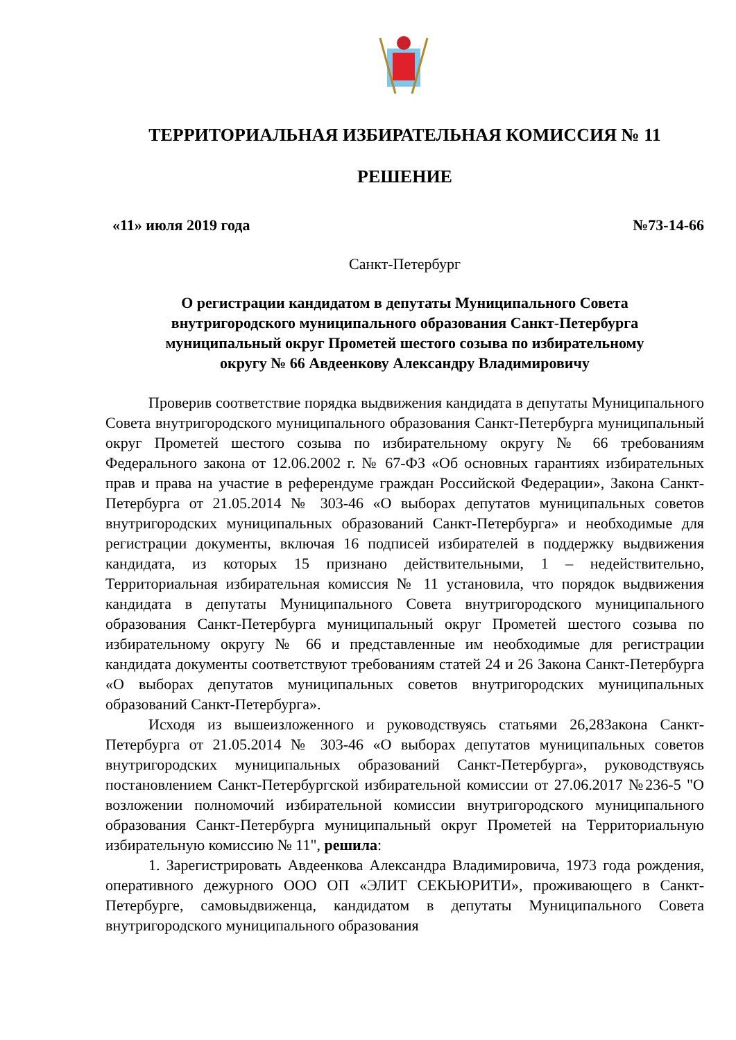ТЕРРИТОРИАЛЬНАЯ ИЗБИРАТЕЛЬНАЯ КОМИССИЯ № 11
РЕШЕНИЕ
«11» июля 2019 года №73-14-66
Санкт-Петербург
О регистрации кандидатом в депутаты Муниципального Совета
внутригородского муниципального образования Санкт-Петербурга
муниципальный округ Прометей шестого созыва по избирательному
округу № 66 Авдеенкову Александру Владимировичу
Проверив соответствие порядка выдвижения кандидата в депутаты Муниципального Совета внутригородского муниципального образования Санкт-Петербурга муниципальный округ Прометей шестого созыва по избирательному округу № 66 требованиям Федерального закона от 12.06.2002 г. № 67-ФЗ «Об основных гарантиях избирательных прав и права на участие в референдуме граждан Российской Федерации», Закона Санкт-Петербурга от 21.05.2014 № 303-46 «О выборах депутатов муниципальных советов внутригородских муниципальных образований Санкт-Петербурга» и необходимые для регистрации документы, включая 16 подписей избирателей в поддержку выдвижения кандидата, из которых 15 признано действительными, 1 – недействительно, Территориальная избирательная комиссия № 11 установила, что порядок выдвижения кандидата в депутаты Муниципального Совета внутригородского муниципального образования Санкт-Петербурга муниципальный округ Прометей шестого созыва по избирательному округу № 66 и представленные им необходимые для регистрации кандидата документы соответствуют требованиям статей 24 и 26 Закона Санкт-Петербурга «О выборах депутатов муниципальных советов внутригородских муниципальных образований Санкт-Петербурга».
Исходя из вышеизложенного и руководствуясь статьями 26,28Закона Санкт-Петербурга от 21.05.2014 № 303-46 «О выборах депутатов муниципальных советов внутригородских муниципальных образований Санкт-Петербурга», руководствуясь постановлением Санкт-Петербургской избирательной комиссии от 27.06.2017 №236-5 "О возложении полномочий избирательной комиссии внутригородского муниципального образования Санкт-Петербурга муниципальный округ Прометей на Территориальную избирательную комиссию № 11", решила:
1. Зарегистрировать Авдеенкова Александра Владимировича, 1973 года рождения, оперативного дежурного ООО ОП «ЭЛИТ СЕКЬЮРИТИ», проживающего в Санкт-Петербурге, самовыдвиженца, кандидатом в депутаты Муниципального Совета внутригородского муниципального образования